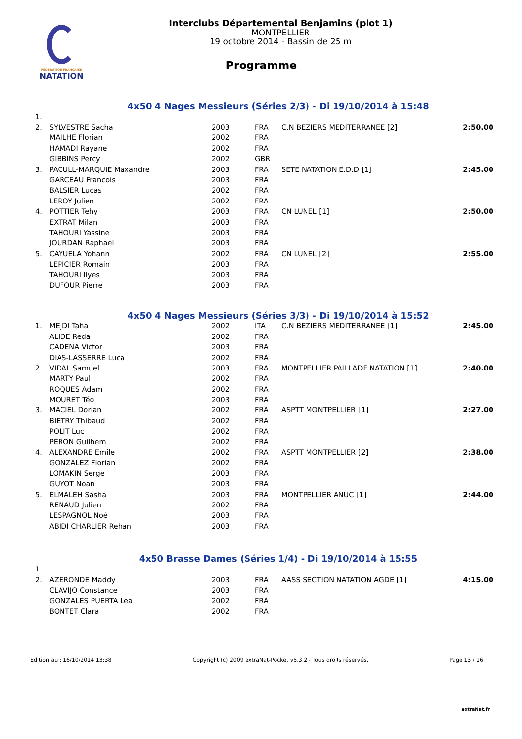FÉDÉRATION FRANÇAISE
NATATION
Interclubs Départemental Benjamins (plot 1)
MONTPELLIER
19 octobre 2014 - Bassin de 25 m
Programme
4x50 4 Nages Messieurs (Séries 2/3) - Di 19/10/2014 à 15:48
| 1. | | | | | |
| 2. | SYLVESTRE Sacha | 2003 | FRA | C.N BEZIERS MEDITERRANEE [2] | 2:50.00 |
| | MAILHE Florian | 2002 | FRA | | |
| | HAMADI Rayane | 2002 | FRA | | |
| | GIBBINS Percy | 2002 | GBR | | |
| 3. | PACULL-MARQUIE Maxandre | 2003 | FRA | SETE NATATION E.D.D [1] | 2:45.00 |
| | GARCEAU Francois | 2003 | FRA | | |
| | BALSIER Lucas | 2002 | FRA | | |
| | LEROY Julien | 2002 | FRA | | |
| 4. | POTTIER Tehy | 2003 | FRA | CN LUNEL [1] | 2:50.00 |
| | EXTRAT Milan | 2003 | FRA | | |
| | TAHOURI Yassine | 2003 | FRA | | |
| | JOURDAN Raphael | 2003 | FRA | | |
| 5. | CAYUELA Yohann | 2002 | FRA | CN LUNEL [2] | 2:55.00 |
| | LEPICIER Romain | 2003 | FRA | | |
| | TAHOURI Ilyes | 2003 | FRA | | |
| | DUFOUR Pierre | 2003 | FRA | | |
4x50 4 Nages Messieurs (Séries 3/3) - Di 19/10/2014 à 15:52
| 1. | MEJDI Taha | 2002 | ITA | C.N BEZIERS MEDITERRANEE [1] | 2:45.00 |
| | ALIDE Reda | 2002 | FRA | | |
| | CADENA Victor | 2003 | FRA | | |
| | DIAS-LASSERRE Luca | 2002 | FRA | | |
| 2. | VIDAL Samuel | 2003 | FRA | MONTPELLIER PAILLADE NATATION [1] | 2:40.00 |
| | MARTY Paul | 2002 | FRA | | |
| | ROQUES Adam | 2002 | FRA | | |
| | MOURET Téo | 2003 | FRA | | |
| 3. | MACIEL Dorian | 2002 | FRA | ASPTT MONTPELLIER [1] | 2:27.00 |
| | BIETRY Thibaud | 2002 | FRA | | |
| | POLIT Luc | 2002 | FRA | | |
| | PERON Guilhem | 2002 | FRA | | |
| 4. | ALEXANDRE Emile | 2002 | FRA | ASPTT MONTPELLIER [2] | 2:38.00 |
| | GONZALEZ Florian | 2002 | FRA | | |
| | LOMAKIN Serge | 2003 | FRA | | |
| | GUYOT Noan | 2003 | FRA | | |
| 5. | ELMALEH Sasha | 2003 | FRA | MONTPELLIER ANUC [1] | 2:44.00 |
| | RENAUD Julien | 2002 | FRA | | |
| | LESPAGNOL Noé | 2003 | FRA | | |
| | ABIDI CHARLIER Rehan | 2003 | FRA | | |
4x50 Brasse Dames (Séries 1/4) - Di 19/10/2014 à 15:55
| 1. | | | | | |
| 2. | AZERONDE Maddy | 2003 | FRA | AASS SECTION NATATION AGDE [1] | 4:15.00 |
| | CLAVIJO Constance | 2003 | FRA | | |
| | GONZALES PUERTA Lea | 2002 | FRA | | |
| | BONTET Clara | 2002 | FRA | | |
Edition au : 16/10/2014 13:38 Copyright (c) 2009 extraNat-Pocket v5.3.2 - Tous droits réservés. Page 13 / 16
extraNat.fr